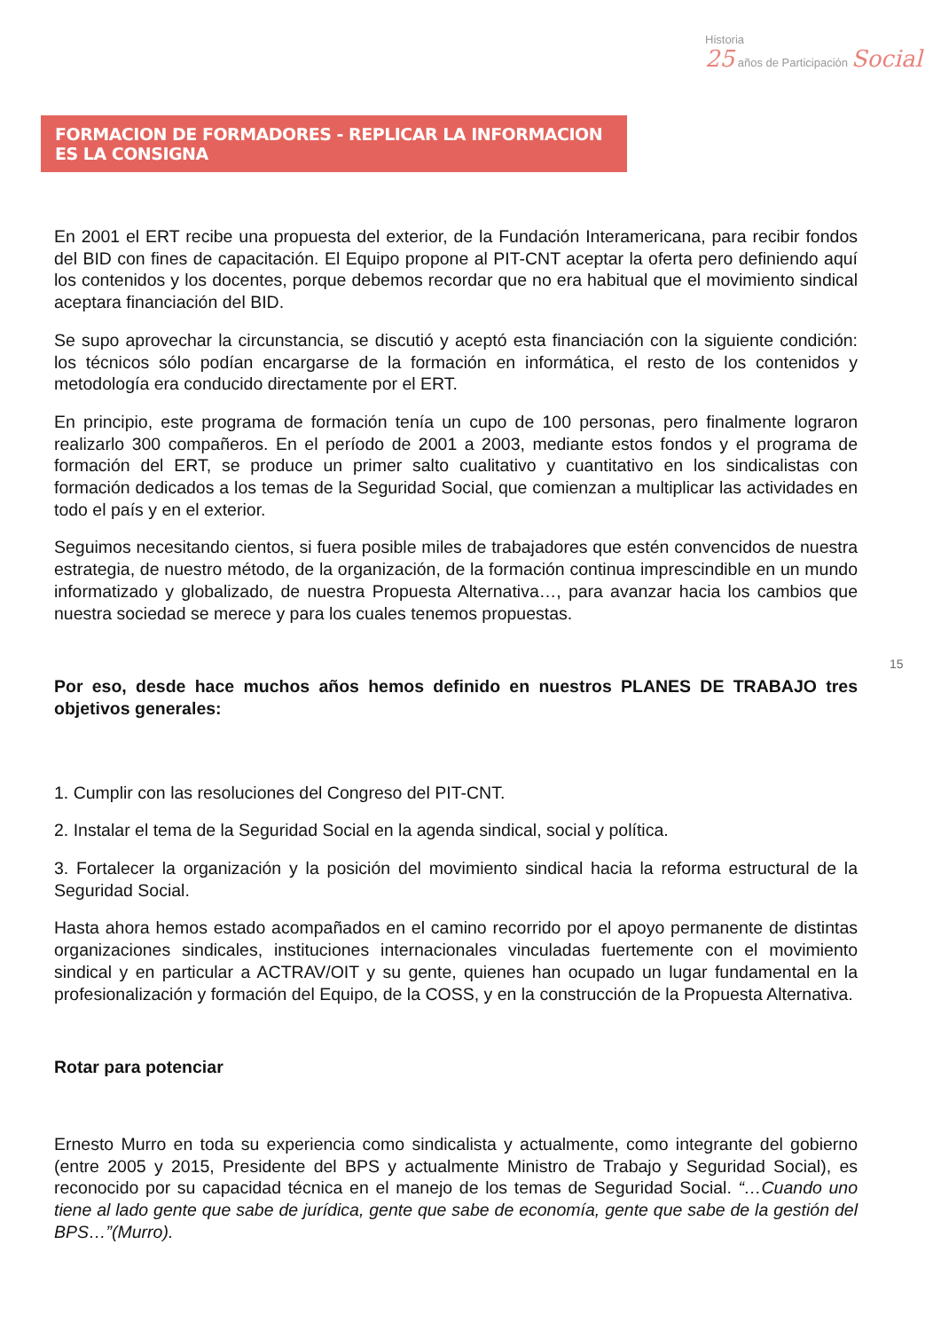Historia
25 años de Participación Social
FORMACION DE FORMADORES - REPLICAR LA INFORMACION ES LA CONSIGNA
15
En 2001 el ERT recibe una propuesta del exterior, de la Fundación Interamericana, para recibir fondos del BID con fines de capacitación. El Equipo propone al PIT-CNT aceptar la oferta pero definiendo aquí los contenidos y los docentes, porque debemos recordar que no era habitual que el movimiento sindical aceptara financiación del BID.
Se supo aprovechar la circunstancia, se discutió y aceptó esta financiación con la siguiente condición: los técnicos sólo podían encargarse de la formación en informática, el resto de los contenidos y metodología era conducido directamente por el ERT.
En principio, este programa de formación tenía un cupo de 100 personas, pero finalmente lograron realizarlo 300 compañeros. En el período de 2001 a 2003, mediante estos fondos y el programa de formación del ERT, se produce un primer salto cualitativo y cuantitativo en los sindicalistas con formación dedicados a los temas de la Seguridad Social, que comienzan a multiplicar las actividades en todo el país y en el exterior.
Seguimos necesitando cientos, si fuera posible miles de trabajadores que estén convencidos de nuestra estrategia, de nuestro método, de la organización, de la formación continua imprescindible en un mundo informatizado y globalizado, de nuestra Propuesta Alternativa…, para avanzar hacia los cambios que nuestra sociedad se merece y para los cuales tenemos propuestas.
Por eso, desde hace muchos años hemos definido en nuestros PLANES DE TRABAJO tres objetivos generales:
1. Cumplir con las resoluciones del Congreso del PIT-CNT.
2. Instalar el tema de la Seguridad Social en la agenda sindical, social y política.
3. Fortalecer la organización y la posición del movimiento sindical hacia la reforma estructural de la Seguridad Social.
Hasta ahora hemos estado acompañados en el camino recorrido por el apoyo permanente de distintas organizaciones sindicales, instituciones internacionales vinculadas fuertemente con el movimiento sindical y en particular a ACTRAV/OIT y su gente, quienes han ocupado un lugar fundamental en la profesionalización y formación del Equipo, de la COSS, y en la construcción de la Propuesta Alternativa.
Rotar para potenciar
Ernesto Murro en toda su experiencia como sindicalista y actualmente, como integrante del gobierno (entre 2005 y 2015, Presidente del BPS y actualmente Ministro de Trabajo y Seguridad Social), es reconocido por su capacidad técnica en el manejo de los temas de Seguridad Social. “…Cuando uno tiene al lado gente que sabe de jurídica, gente que sabe de economía, gente que sabe de la gestión del BPS…”(Murro).